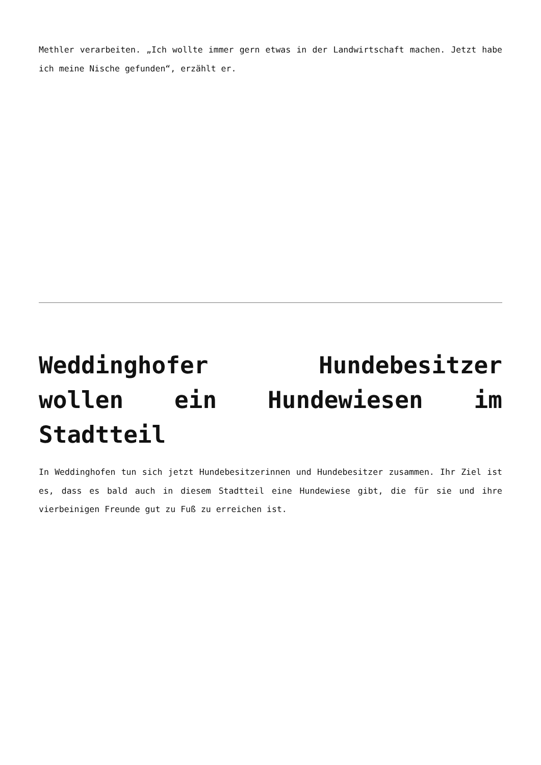Methler verarbeiten. „Ich wollte immer gern etwas in der Landwirtschaft machen. Jetzt habe ich meine Nische gefunden“, erzählt er.
Weddinghofer Hundebesitzer wollen ein Hundewiesen im Stadtteil
In Weddinghofen tun sich jetzt Hundebesitzerinnen und Hundebesitzer zusammen. Ihr Ziel ist es, dass es bald auch in diesem Stadtteil eine Hundewiese gibt, die für sie und ihre vierbeinigen Freunde gut zu Fuß zu erreichen ist.